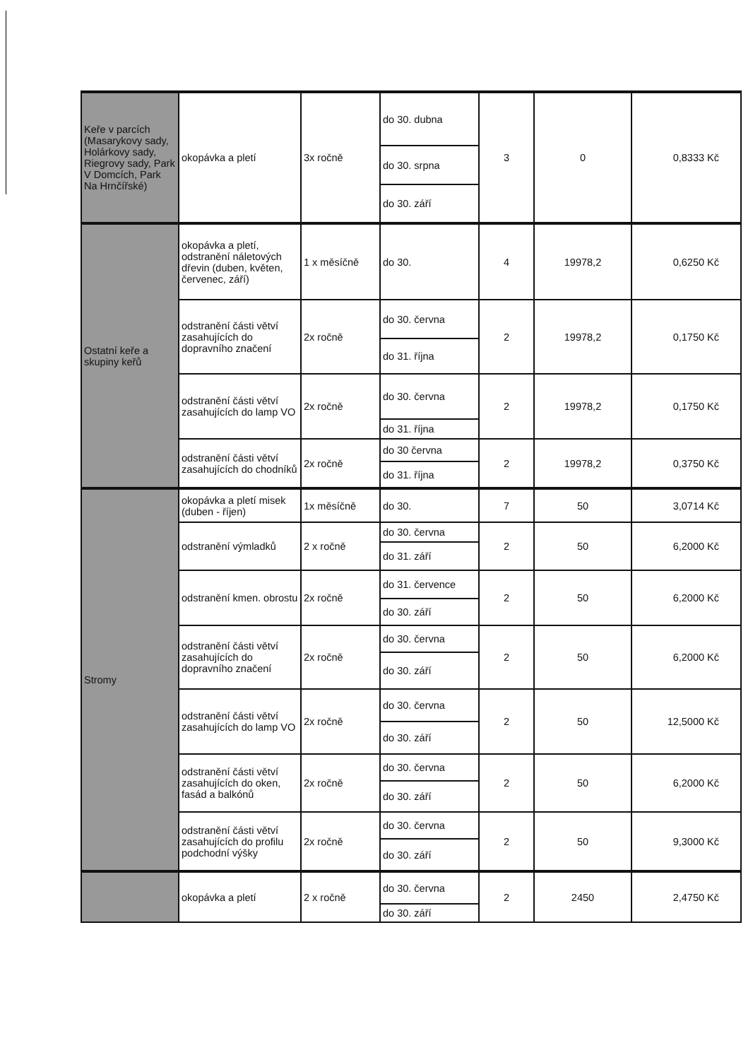| Keře v parcích (Masarykovy sady, Holárkovy sady, Riegrovy sady, Park V Domcích, Park Na Hrnčířské) | okopávka a pletí | 3x ročně | do 30. dubna | 3 | 0 | 0,8333 Kč |
| | | | do 30. srpna | | | |
| | | | do 30. září | | | |
| Ostatní keře a skupiny keřů | okopávka a pletí, odstranění náletových dřevin (duben, květen, červenec, září) | 1 x měsíčně | do 30. | 4 | 19978,2 | 0,6250 Kč |
| | odstranění části větví zasahujících do dopravního značení | 2x ročně | do 30. června | 2 | 19978,2 | 0,1750 Kč |
| | | | do 31. října | | | |
| | odstranění části větví zasahujících do lamp VO | 2x ročně | do 30. června | 2 | 19978,2 | 0,1750 Kč |
| | | | do 31. října | | | |
| | odstranění části větví zasahujících do chodníků | 2x ročně | do 30 června | 2 | 19978,2 | 0,3750 Kč |
| | | | do 31. října | | | |
| Stromy | okopávka a pletí misek (duben - říjen) | 1x měsíčně | do 30. | 7 | 50 | 3,0714 Kč |
| | odstranění výmladků | 2 x ročně | do 30. června | 2 | 50 | 6,2000 Kč |
| | | | do 31. září | | | |
| | odstranění kmen. obrostu | 2x ročně | do 31. července | 2 | 50 | 6,2000 Kč |
| | | | do 30. září | | | |
| | odstranění části větví zasahujících do dopravního značení | 2x ročně | do 30. června | 2 | 50 | 6,2000 Kč |
| | | | do 30. září | | | |
| | odstranění části větví zasahujících do lamp VO | 2x ročně | do 30. června | 2 | 50 | 12,5000 Kč |
| | | | do 30. září | | | |
| | odstranění části větví zasahujících do oken, fasád a balkónů | 2x ročně | do 30. června | 2 | 50 | 6,2000 Kč |
| | | | do 30. září | | | |
| | odstranění části větví zasahujících do profilu podchodní výšky | 2x ročně | do 30. června | 2 | 50 | 9,3000 Kč |
| | | | do 30. září | | | |
| | okopávka a pletí | 2 x ročně | do 30. června | 2 | 2450 | 2,4750 Kč |
| | | | do 30. září | | | |